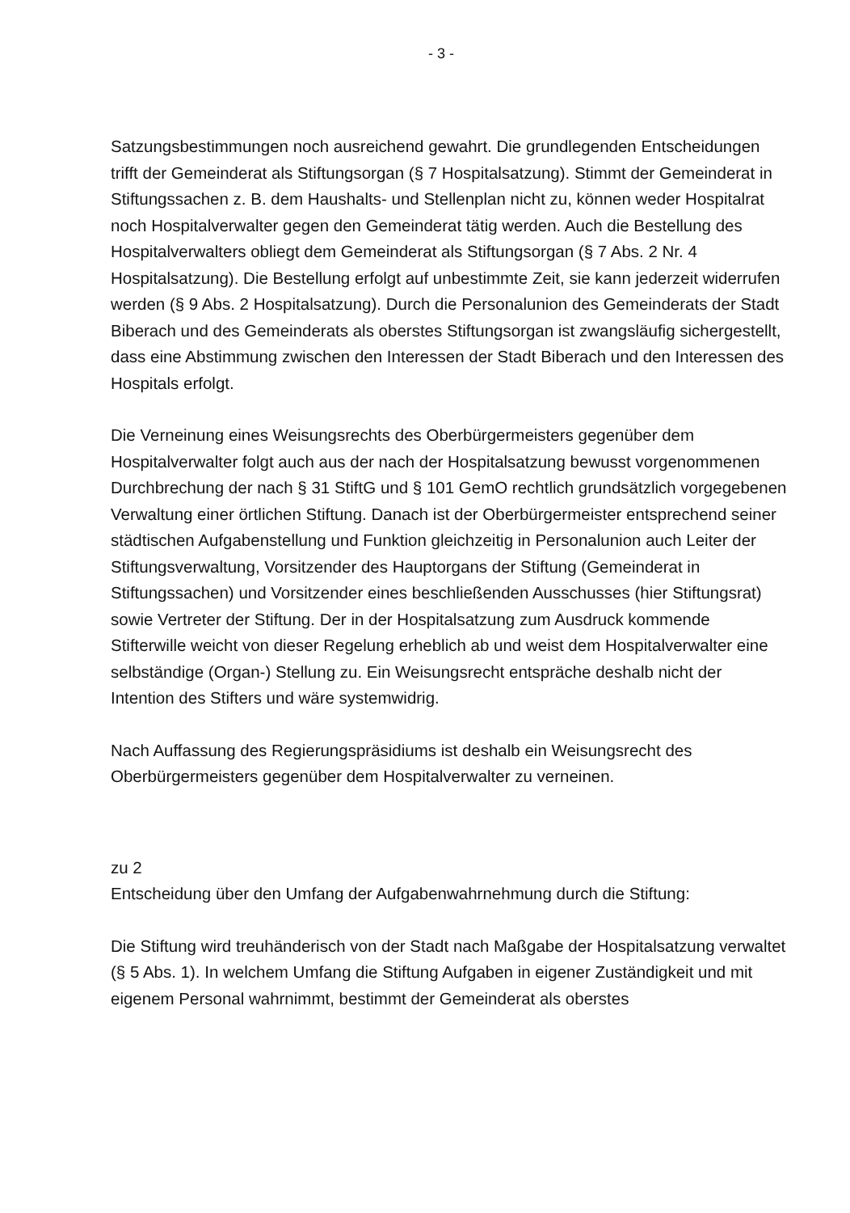- 3 -
Satzungsbestimmungen noch ausreichend gewahrt. Die grundlegenden Entscheidungen trifft der Gemeinderat als Stiftungsorgan (§ 7 Hospitalsatzung). Stimmt der Gemeinderat in Stiftungssachen z. B. dem Haushalts- und Stellenplan nicht zu, können weder Hospitalrat noch Hospitalverwalter gegen den Gemeinderat tätig werden. Auch die Bestellung des Hospitalverwalters obliegt dem Gemeinderat als Stiftungsorgan (§ 7 Abs. 2 Nr. 4 Hospitalsatzung). Die Bestellung erfolgt auf unbestimmte Zeit, sie kann jederzeit widerrufen werden (§ 9 Abs. 2 Hospitalsatzung). Durch die Personalunion des Gemeinderats der Stadt Biberach und des Gemeinderats als oberstes Stiftungsorgan ist zwangsläufig sichergestellt, dass eine Abstimmung zwischen den Interessen der Stadt Biberach und den Interessen des Hospitals erfolgt.
Die Verneinung eines Weisungsrechts des Oberbürgermeisters gegenüber dem Hospitalverwalter folgt auch aus der nach der Hospitalsatzung bewusst vorgenommenen Durchbrechung der nach § 31 StiftG und § 101 GemO rechtlich grundsätzlich vorgegebenen Verwaltung einer örtlichen Stiftung. Danach ist der Oberbürgermeister entsprechend seiner städtischen Aufgabenstellung und Funktion gleichzeitig in Personalunion auch Leiter der Stiftungsverwaltung, Vorsitzender des Hauptorgans der Stiftung (Gemeinderat in Stiftungssachen) und Vorsitzender eines beschließenden Ausschusses (hier Stiftungsrat) sowie Vertreter der Stiftung. Der in der Hospitalsatzung zum Ausdruck kommende Stifterwille weicht von dieser Regelung erheblich ab und weist dem Hospitalverwalter eine selbständige (Organ-) Stellung zu. Ein Weisungsrecht entspräche deshalb nicht der Intention des Stifters und wäre systemwidrig.
Nach Auffassung des Regierungspräsidiums ist deshalb ein Weisungsrecht des Oberbürgermeisters gegenüber dem Hospitalverwalter zu verneinen.
zu 2
Entscheidung über den Umfang der Aufgabenwahrnehmung durch die Stiftung:
Die Stiftung wird treuhänderisch von der Stadt nach Maßgabe der Hospitalsatzung verwaltet (§ 5 Abs. 1). In welchem Umfang die Stiftung Aufgaben in eigener Zuständigkeit und mit eigenem Personal wahrnimmt, bestimmt der Gemeinderat als oberstes